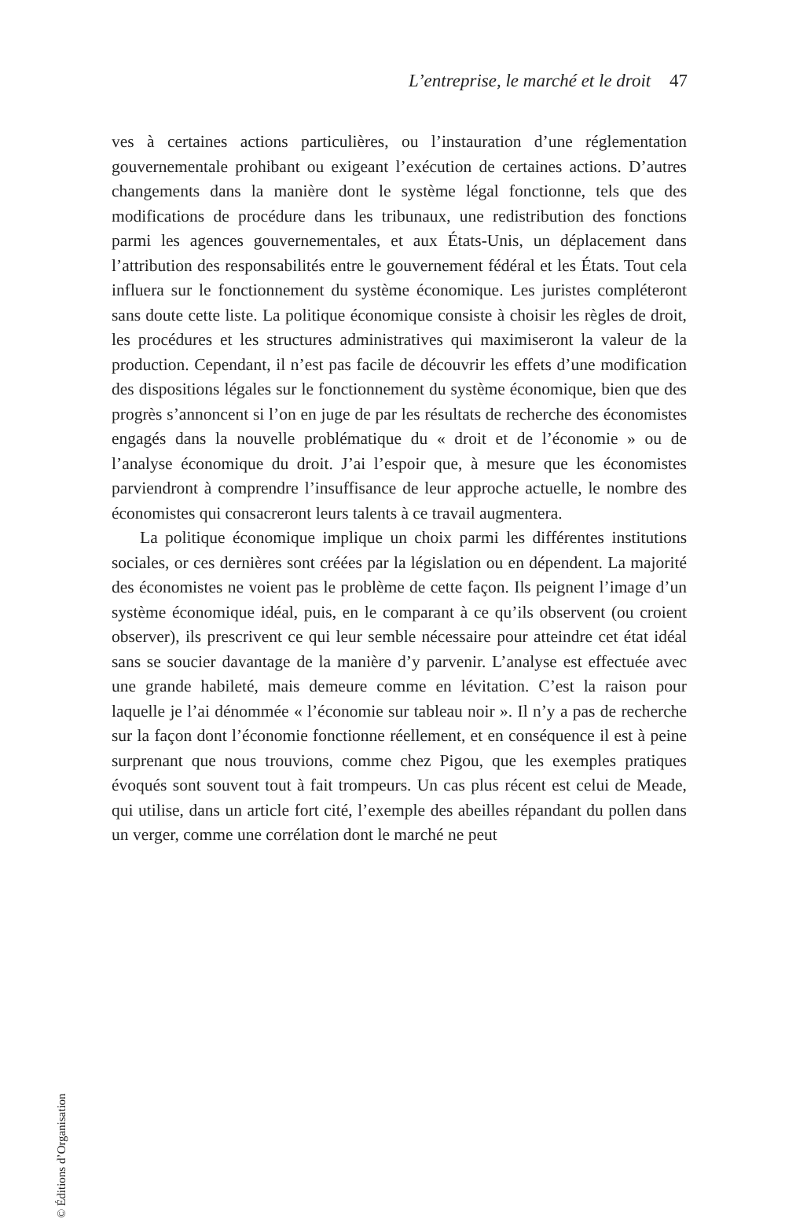L’entreprise, le marché et le droit 47
ves à certaines actions particulières, ou l’instauration d’une réglementation gouvernementale prohibant ou exigeant l’exécution de certaines actions. D’autres changements dans la manière dont le système légal fonctionne, tels que des modifications de procédure dans les tribunaux, une redistribution des fonctions parmi les agences gouvernementales, et aux États-Unis, un déplacement dans l’attribution des responsabilités entre le gouvernement fédéral et les États. Tout cela influera sur le fonctionnement du système économique. Les juristes compléteront sans doute cette liste. La politique économique consiste à choisir les règles de droit, les procédures et les structures administratives qui maximiseront la valeur de la production. Cependant, il n’est pas facile de découvrir les effets d’une modification des dispositions légales sur le fonctionnement du système économique, bien que des progrès s’annoncent si l’on en juge de par les résultats de recherche des économistes engagés dans la nouvelle problématique du « droit et de l’économie » ou de l’analyse économique du droit. J’ai l’espoir que, à mesure que les économistes parviendront à comprendre l’insuffisance de leur approche actuelle, le nombre des économistes qui consacreront leurs talents à ce travail augmentera.
La politique économique implique un choix parmi les différentes institutions sociales, or ces dernières sont créées par la législation ou en dépendent. La majorité des économistes ne voient pas le problème de cette façon. Ils peignent l’image d’un système économique idéal, puis, en le comparant à ce qu’ils observent (ou croient observer), ils prescrivent ce qui leur semble nécessaire pour atteindre cet état idéal sans se soucier davantage de la manière d’y parvenir. L’analyse est effectuée avec une grande habileté, mais demeure comme en lévitation. C’est la raison pour laquelle je l’ai dénommée « l’économie sur tableau noir ». Il n’y a pas de recherche sur la façon dont l’économie fonctionne réellement, et en conséquence il est à peine surprenant que nous trouvions, comme chez Pigou, que les exemples pratiques évoqués sont souvent tout à fait trompeurs. Un cas plus récent est celui de Meade, qui utilise, dans un article fort cité, l’exemple des abeilles répandant du pollen dans un verger, comme une corrélation dont le marché ne peut
© Éditions d’Organisation